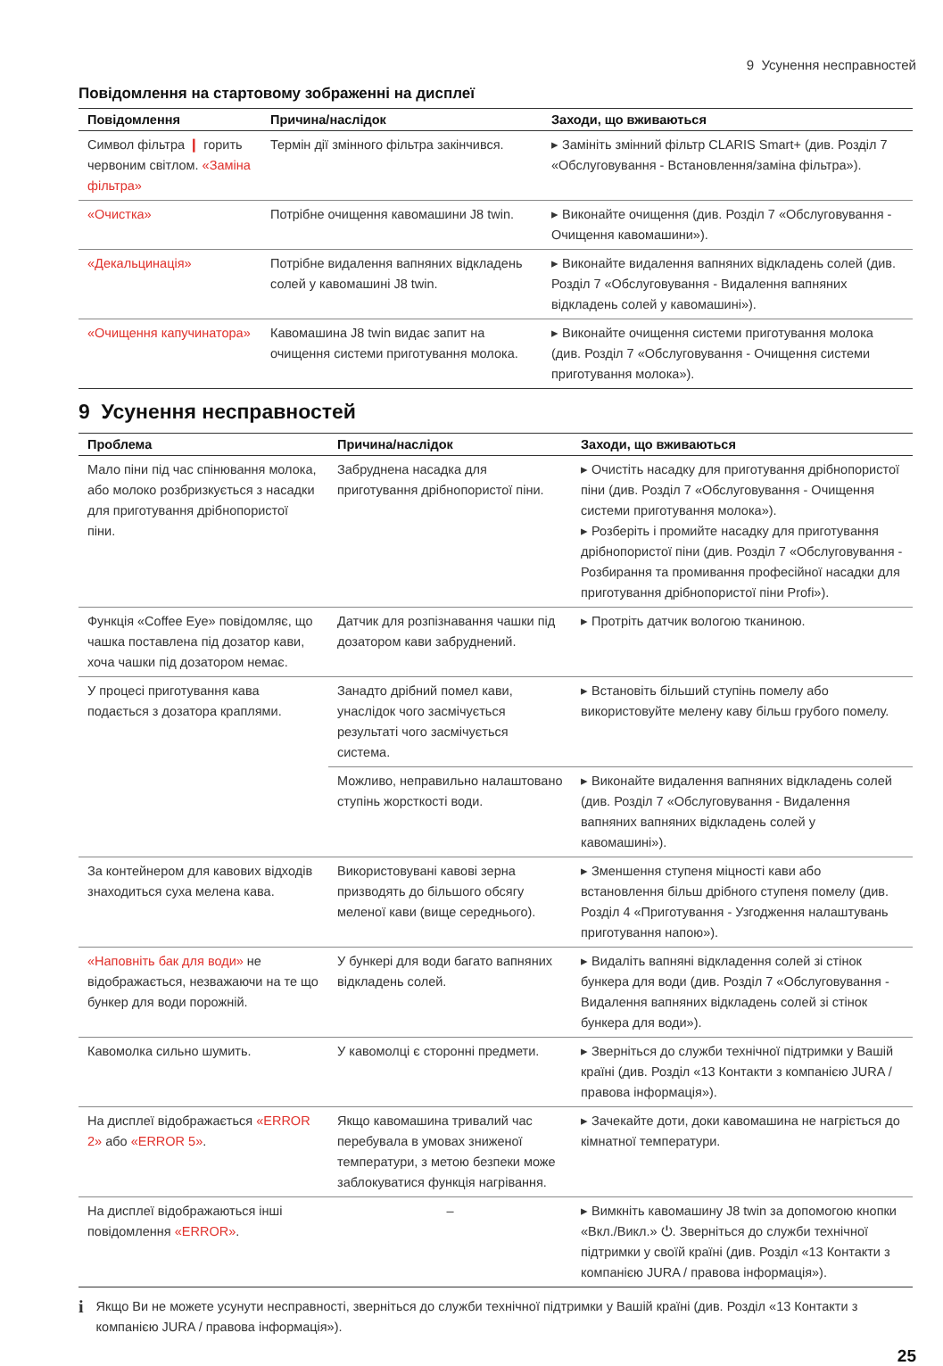9 Усунення несправностей
Повідомлення на стартовому зображенні на дисплеї
| Повідомлення | Причина/наслідок | Заходи, що вживаються |
| --- | --- | --- |
| Символ фільтра ❙ горить червоним світлом. «Заміна фільтра» | Термін дії змінного фільтра закінчився. | ▸ Замініть змінний фільтр CLARIS Smart+ (див. Розділ 7 «Обслуговування - Встановлення/заміна фільтра»). |
| «Очистка» | Потрібне очищення кавомашини J8 twin. | ▸ Виконайте очищення (див. Розділ 7 «Обслуговування - Очищення кавомашини»). |
| «Декальцинація» | Потрібне видалення вапняних відкладень солей у кавомашині J8 twin. | ▸ Виконайте видалення вапняних відкладень солей (див. Розділ 7 «Обслуговування - Видалення вапняних відкладень солей у кавомашині»). |
| «Очищення капучинатора» | Кавомашина J8 twin видає запит на очищення системи приготування молока. | ▸ Виконайте очищення системи приготування молока (див. Розділ 7 «Обслуговування - Очищення системи приготування молока»). |
9 Усунення несправностей
| Проблема | Причина/наслідок | Заходи, що вживаються |
| --- | --- | --- |
| Мало піни під час спінювання молока, або молоко розбризкується з насадки для приготування дрібнопористої піни. | Забруднена насадка для приготування дрібнопористої піни. | ▸ Очистіть насадку для приготування дрібнопористої піни (див. Розділ 7 «Обслуговування - Очищення системи приготування молока»). ▸ Розберіть і промийте насадку для приготування дрібнопористої піни (див. Розділ 7 «Обслуговування - Розбирання та промивання професійної насадки для приготування дрібнопористої піни Profi»). |
| Функція «Coffee Eye» повідомляє, що чашка поставлена під дозатор кави, хоча чашки під дозатором немає. | Датчик для розпізнавання чашки під дозатором кави забруднений. | ▸ Протріть датчик вологою тканиною. |
| У процесі приготування кава подається з дозатора краплями. | Занадто дрібний помел кави, унаслідок чого засмічується результаті чого засмічується система. | ▸ Встановіть більший ступінь помелу або використовуйте мелену каву більш грубого помелу. |
| | Можливо, неправильно налаштовано ступінь жорсткості води. | ▸ Виконайте видалення вапняних відкладень солей (див. Розділ 7 «Обслуговування - Видалення вапняних вапняних відкладень солей у кавомашині»). |
| За контейнером для кавових відходів знаходиться суха мелена кава. | Використовувані кавові зерна призводять до більшого обсягу меленої кави (вище середнього). | ▸ Зменшення ступеня міцності кави або встановлення більш дрібного ступеня помелу (див. Розділ 4 «Приготування - Узгодження налаштувань приготування напою»). |
| «Наповніть бак для води» не відображається, незважаючи на те що бункер для води порожній. | У бункері для води багато вапняних відкладень солей. | ▸ Видаліть вапняні відкладення солей зі стінок бункера для води (див. Розділ 7 «Обслуговування - Видалення вапняних відкладень солей зі стінок бункера для води»). |
| Кавомолка сильно шумить. | У кавомолці є сторонні предмети. | ▸ Зверніться до служби технічної підтримки у Вашій країні (див. Розділ «13 Контакти з компанією JURA / правова інформація»). |
| На дисплеї відображається «ERROR 2» або «ERROR 5» . | Якщо кавомашина тривалий час перебувала в умовах зниженої температури, з метою безпеки може заблокуватися функція нагрівання. | ▸ Зачекайте доти, доки кавомашина не нагріється до кімнатної температури. |
| На дисплеї відображаються інші повідомлення «ERROR» . | – | ▸ Вимкніть кавомашину J8 twin за допомогою кнопки «Вкл./Викл.» ⏻. Зверніться до служби технічної підтримки у своїй країні (див. Розділ «13 Контакти з компанією JURA / правова інформація»). |
i
Якщо Ви не можете усунути несправності, зверніться до служби технічної підтримки у Вашій країні (див. Розділ «13 Контакти з компанією JURA / правова інформація»).
25